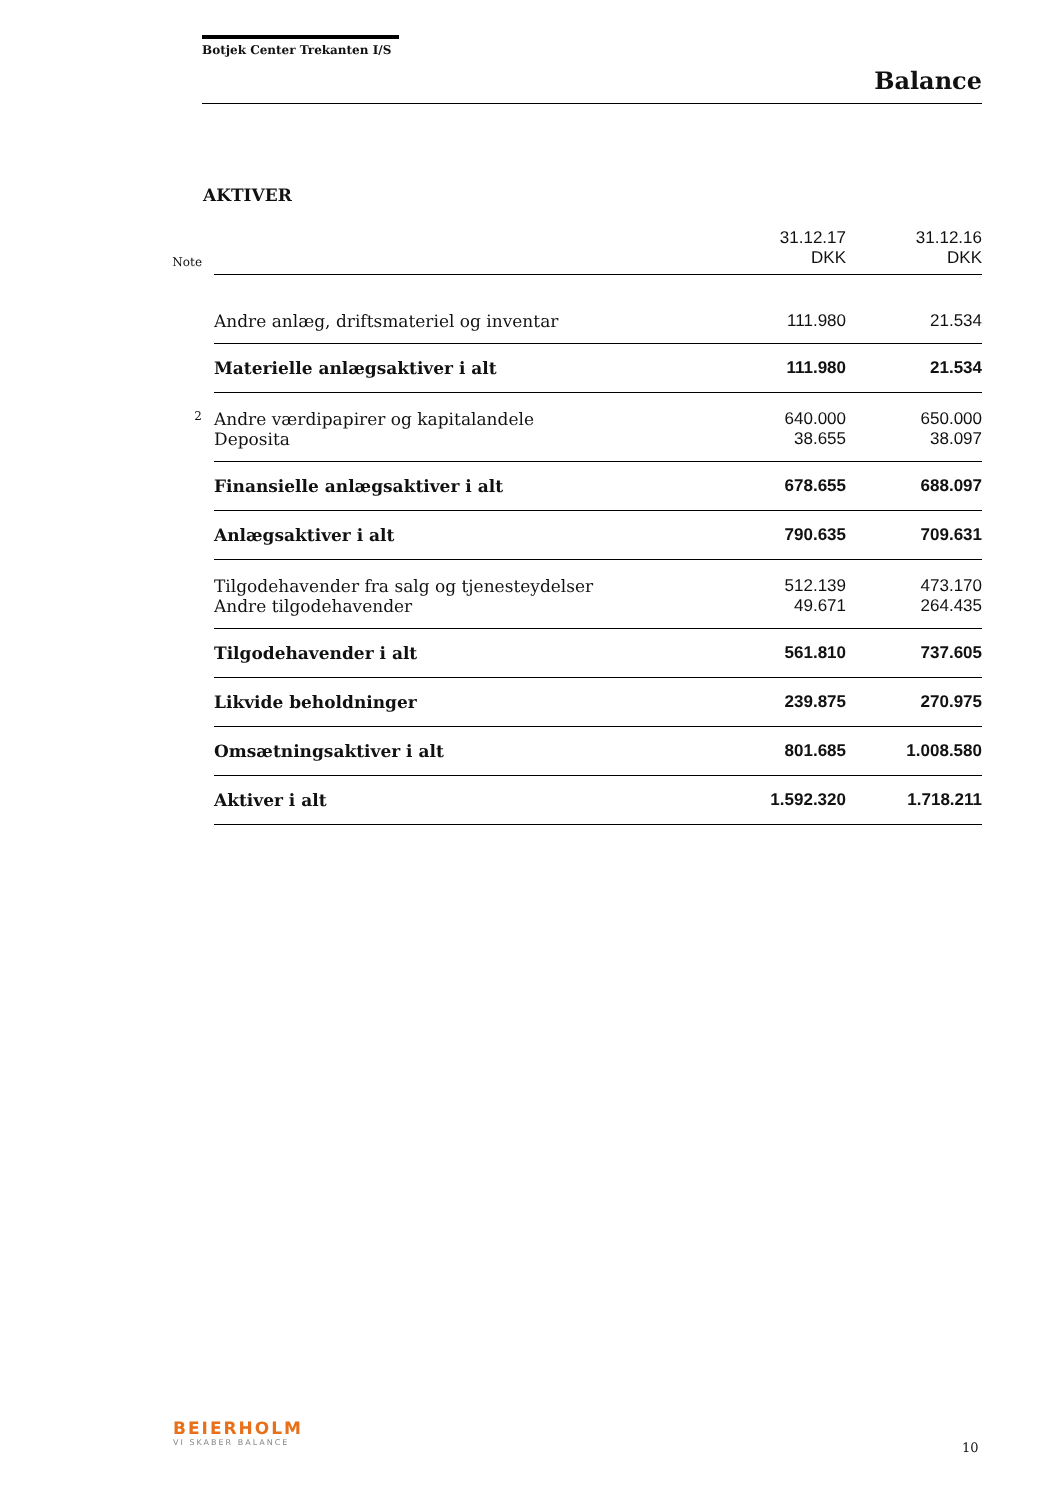Botjek Center Trekanten I/S
Balance
AKTIVER
| Note | | 31.12.17 DKK | 31.12.16 DKK |
| | Andre anlæg, driftsmateriel og inventar | 111.980 | 21.534 |
| | Materielle anlægsaktiver i alt | 111.980 | 21.534 |
| 2 | Andre værdipapirer og kapitalandele | 640.000 | 650.000 |
| | Deposita | 38.655 | 38.097 |
| | Finansielle anlægsaktiver i alt | 678.655 | 688.097 |
| | Anlægsaktiver i alt | 790.635 | 709.631 |
| | Tilgodehavender fra salg og tjenesteydelser | 512.139 | 473.170 |
| | Andre tilgodehavender | 49.671 | 264.435 |
| | Tilgodehavender i alt | 561.810 | 737.605 |
| | Likvide beholdninger | 239.875 | 270.975 |
| | Omsætningsaktiver i alt | 801.685 | 1.008.580 |
| | Aktiver i alt | 1.592.320 | 1.718.211 |
BEIERHOLM
VI SKABER BALANCE
10